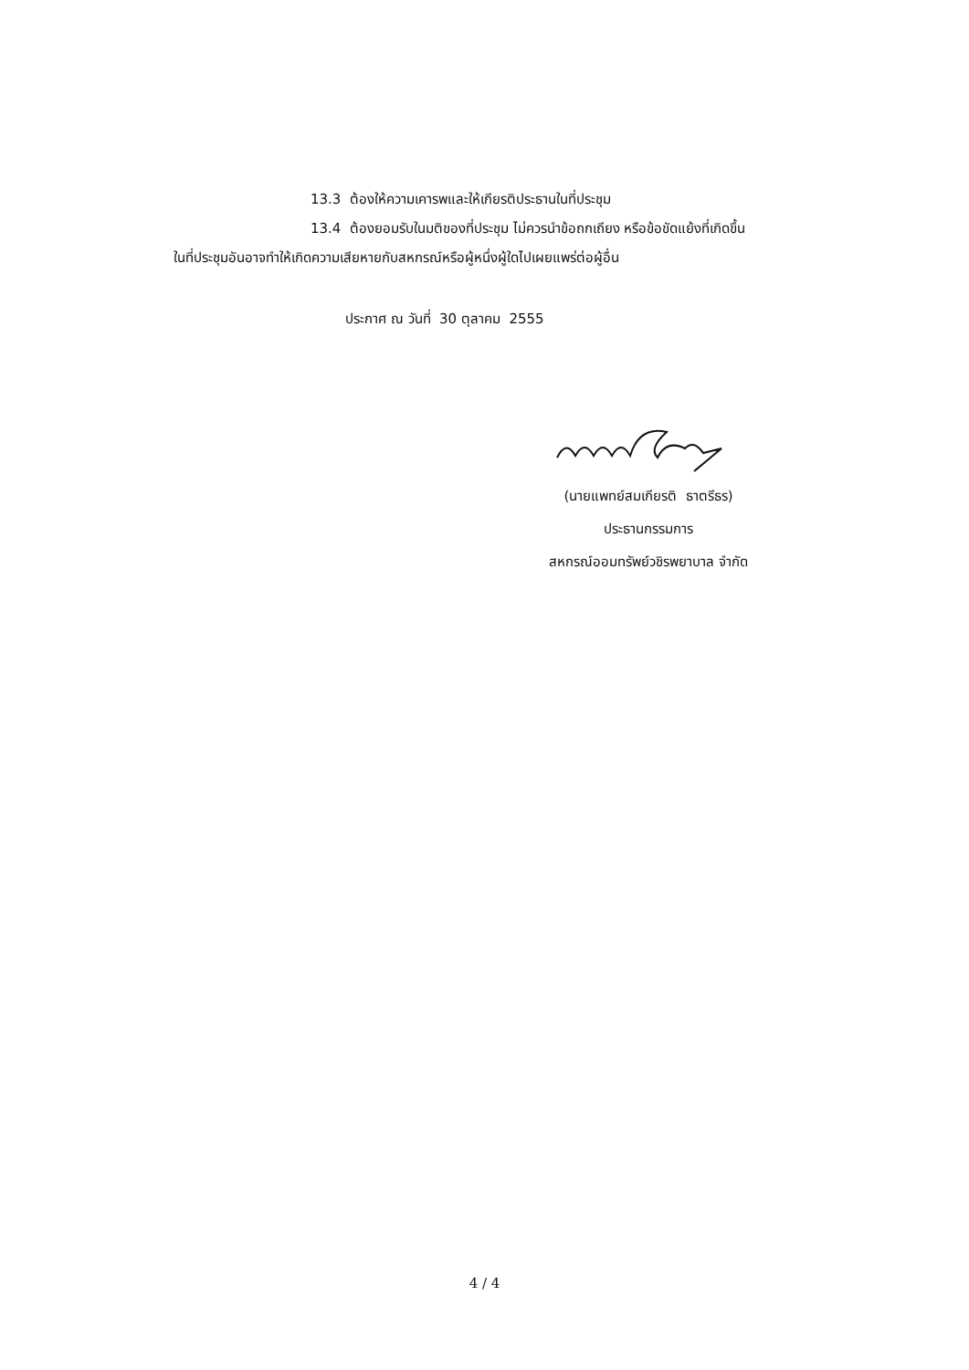13.3 ต้องให้ความเคารพและให้เกียรติประธานในที่ประชุม
13.4 ต้องยอมรับในมติของที่ประชุม ไม่ควรนำข้อถกเถียง หรือข้อขัดแย้งที่เกิดขึ้น
ในที่ประชุมอันอาจทำให้เกิดความเสียหายกับสหกรณ์หรือผู้หนึ่งผู้ใดไปเผยแพร่ต่อผู้อื่น
ประกาศ ณ วันที่ 30 ตุลาคม 2555
(นายแพทย์สมเกียรติ ธาตรีธร)
ประธานกรรมการ
สหกรณ์ออมทรัพย์วชิรพยาบาล จำกัด
4 / 4